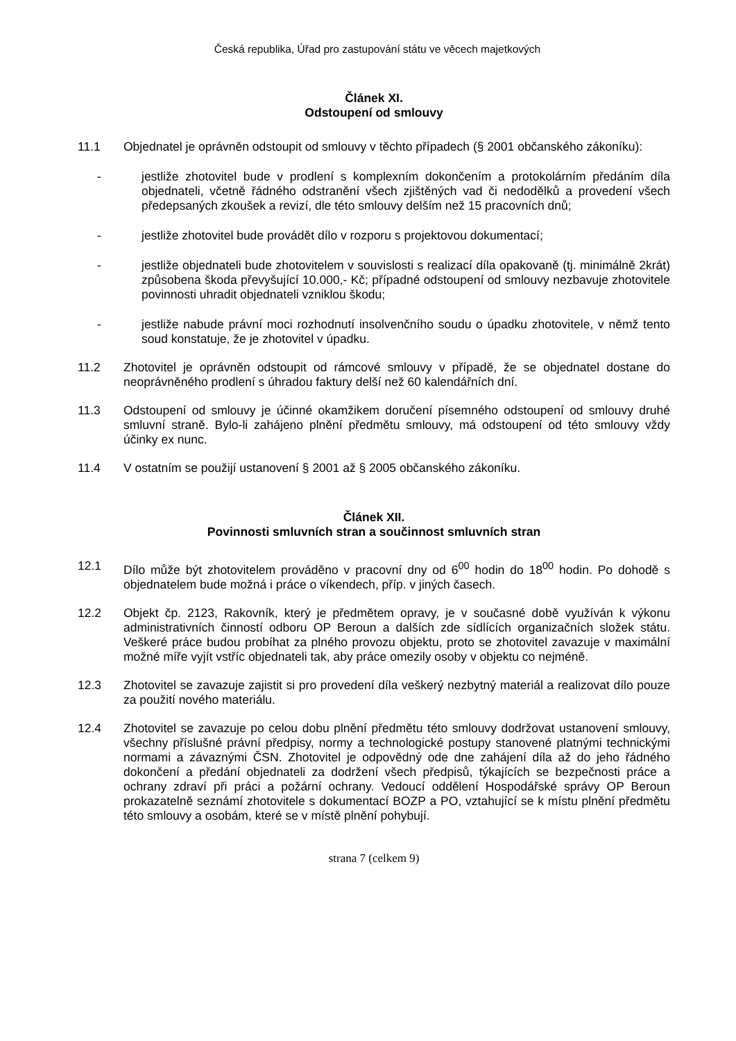Česká republika, Úřad pro zastupování státu ve věcech majetkových
Článek XI.
Odstoupení od smlouvy
11.1 Objednatel je oprávněn odstoupit od smlouvy v těchto případech (§ 2001 občanského zákoníku):
- jestliže zhotovitel bude v prodlení s komplexním dokončením a protokolárním předáním díla objednateli, včetně řádného odstranění všech zjištěných vad či nedodělků a provedení všech předepsaných zkoušek a revizí, dle této smlouvy delším než 15 pracovních dnů;
- jestliže zhotovitel bude provádět dílo v rozporu s projektovou dokumentací;
- jestliže objednateli bude zhotovitelem v souvislosti s realizací díla opakovaně (tj. minimálně 2krát) způsobena škoda převyšující 10.000,- Kč; případné odstoupení od smlouvy nezbavuje zhotovitele povinnosti uhradit objednateli vzniklou škodu;
- jestliže nabude právní moci rozhodnutí insolvenčního soudu o úpadku zhotovitele, v němž tento soud konstatuje, že je zhotovitel v úpadku.
11.2 Zhotovitel je oprávněn odstoupit od rámcové smlouvy v případě, že se objednatel dostane do neoprávněného prodlení s úhradou faktury delší než 60 kalendářních dní.
11.3 Odstoupení od smlouvy je účinné okamžikem doručení písemného odstoupení od smlouvy druhé smluvní straně. Bylo-li zahájeno plnění předmětu smlouvy, má odstoupení od této smlouvy vždy účinky ex nunc.
11.4 V ostatním se použijí ustanovení § 2001 až § 2005 občanského zákoníku.
Článek XII.
Povinnosti smluvních stran a součinnost smluvních stran
12.1 Dílo může být zhotovitelem prováděno v pracovní dny od 6<sup>00</sup> hodin do 18<sup>00</sup> hodin. Po dohodě s objednatelem bude možná i práce o víkendech, příp. v jiných časech.
12.2 Objekt čp. 2123, Rakovník, který je předmětem opravy, je v současné době využíván k výkonu administrativních činností odboru OP Beroun a dalších zde sídlících organizačních složek státu. Veškeré práce budou probíhat za plného provozu objektu, proto se zhotovitel zavazuje v maximální možné míře vyjít vstříc objednateli tak, aby práce omezily osoby v objektu co nejméně.
12.3 Zhotovitel se zavazuje zajistit si pro provedení díla veškerý nezbytný materiál a realizovat dílo pouze za použití nového materiálu.
12.4 Zhotovitel se zavazuje po celou dobu plnění předmětu této smlouvy dodržovat ustanovení smlouvy, všechny příslušné právní předpisy, normy a technologické postupy stanovené platnými technickými normami a závaznými ČSN. Zhotovitel je odpovědný ode dne zahájení díla až do jeho řádného dokončení a předání objednateli za dodržení všech předpisů, týkajících se bezpečnosti práce a ochrany zdraví při práci a požární ochrany. Vedoucí oddělení Hospodářské správy OP Beroun prokazatelně seznámí zhotovitele s dokumentací BOZP a PO, vztahující se k místu plnění předmětu této smlouvy a osobám, které se v místě plnění pohybují.
strana 7 (celkem 9)